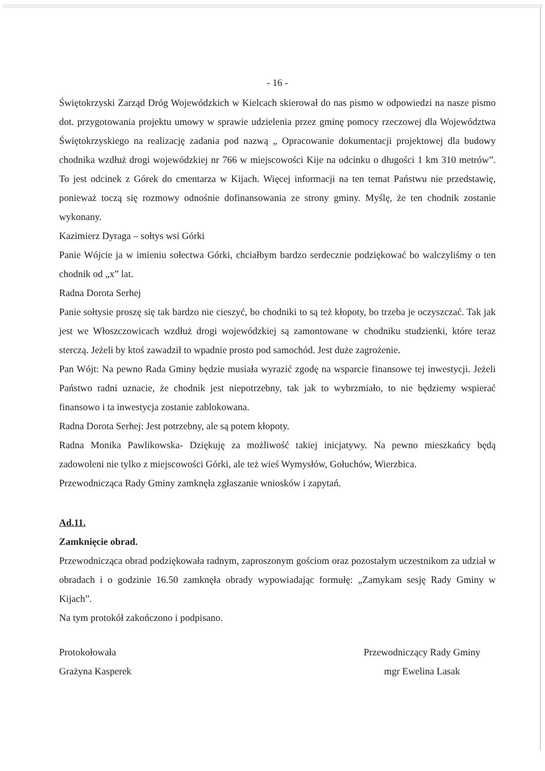- 16 -
Świętokrzyski Zarząd Dróg Wojewódzkich w Kielcach skierował do nas pismo w odpowiedzi na nasze pismo dot. przygotowania projektu umowy w sprawie udzielenia przez gminę pomocy rzeczowej dla Województwa Świętokrzyskiego na realizację zadania pod nazwą „ Opracowanie dokumentacji projektowej dla budowy chodnika wzdłuż drogi wojewódzkiej nr 766 w miejscowości Kije na odcinku o długości 1 km 310 metrów”. To jest odcinek z Górek do cmentarza w Kijach. Więcej informacji na ten temat Państwu nie przedstawię, ponieważ toczą się rozmowy odnośnie dofinansowania ze strony gminy. Myślę, że ten chodnik zostanie wykonany.
Kazimierz Dyraga – sołtys wsi Górki
Panie Wójcie ja w imieniu sołectwa Górki, chciałbym bardzo serdecznie podziękować bo walczyliśmy o ten chodnik od „x” lat.
Radna Dorota Serhej
Panie sołtysie proszę się tak bardzo nie cieszyć, bo chodniki to są też kłopoty, bo trzeba je oczyszczać. Tak jak jest we Włoszczowicach wzdłuż drogi wojewódzkiej są zamontowane w chodniku studzienki, które teraz sterczą. Jeżeli by ktoś zawadził to wpadnie prosto pod samochód. Jest duże zagrożenie.
Pan Wójt: Na pewno Rada Gminy będzie musiała wyrazić zgodę na wsparcie finansowe tej inwestycji. Jeżeli Państwo radni uznacie, że chodnik jest niepotrzebny, tak jak to wybrzmiało, to nie będziemy wspierać finansowo i ta inwestycja zostanie zablokowana.
Radna Dorota Serhej: Jest potrzebny, ale są potem kłopoty.
Radna Monika Pawlikowska- Dziękuję za możliwość takiej inicjatywy. Na pewno mieszkańcy będą zadowoleni nie tylko z miejscowości Górki, ale też wieś Wymysłów, Gołuchów, Wierzbica.
Przewodnicząca Rady Gminy zamknęła zgłaszanie wniosków i zapytań.
Ad.11.
Zamknięcie obrad.
Przewodnicząca obrad podziękowała radnym, zaproszonym gościom oraz pozostałym uczestnikom za udział w obradach i o godzinie 16.50 zamknęła obrady wypowiadając formułę: „Zamykam sesję Rady Gminy w Kijach”.
Na tym protokół zakończono i podpisano.
Protokołowała
Grażyna Kasperek
Przewodniczący Rady Gminy
mgr Ewelina Lasak